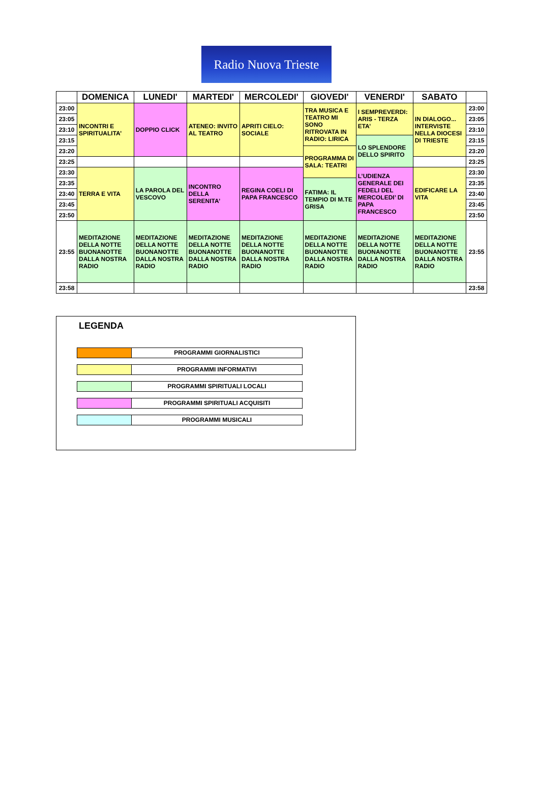Radio Nuova Trieste
| | DOMENICA | LUNEDI' | MARTEDI' | MERCOLEDI' | GIOVEDI' | VENERDI' | SABATO | |
| --- | --- | --- | --- | --- | --- | --- | --- | --- |
| 23:00 | INCONTRI E SPIRITUALITA’ | DOPPIO CLICK | ATENEO: INVITO AL TEATRO | APRITI CIELO: SOCIALE | TRA MUSICA E TEATRO MI SONO RITROVATA IN RADIO: LIRICA | I SEMPREVERDI: ARIS - TERZA ETA’ | IN DIALOGO... INTERVISTE NELLA DIOCESI DI TRIESTE | 23:00 |
| 23:05 | | | | | | | | 23:05 |
| 23:10 | | | | | | | | 23:10 |
| 23:15 | | | | | | LO SPLENDORE DELLO SPIRITO | | 23:15 |
| 23:20 | | | | | PROGRAMMA DI SALA: TEATRI | | | 23:20 |
| 23:25 | | | | | | | | 23:25 |
| 23:30 | TERRA E VITA | LA PAROLA DEL VESCOVO | INCONTRO DELLA SERENITA’ | REGINA COELI DI PAPA FRANCESCO | | L’UDIENZA GENERALE DEI FEDELI DEL MERCOLEDI’ DI PAPA FRANCESCO | EDIFICARE LA VITA | 23:30 |
| 23:35 | | | | | FATIMA: IL TEMPIO DI M.TE GRISA | | | 23:35 |
| 23:40 | | | | | | | | 23:40 |
| 23:45 | | | | | | | | 23:45 |
| 23:50 | | | | | | | | 23:50 |
| 23:55 | MEDITAZIONE DELLA NOTTE BUONANOTTE DALLA NOSTRA RADIO | MEDITAZIONE DELLA NOTTE BUONANOTTE DALLA NOSTRA RADIO | MEDITAZIONE DELLA NOTTE BUONANOTTE DALLA NOSTRA RADIO | MEDITAZIONE DELLA NOTTE BUONANOTTE DALLA NOSTRA RADIO | MEDITAZIONE DELLA NOTTE BUONANOTTE DALLA NOSTRA RADIO | MEDITAZIONE DELLA NOTTE BUONANOTTE DALLA NOSTRA RADIO | MEDITAZIONE DELLA NOTTE BUONANOTTE DALLA NOSTRA RADIO | 23:55 |
| 23:58 | | | | | | | | 23:58 |
LEGENDA
PROGRAMMI GIORNALISTICI
PROGRAMMI INFORMATIVI
PROGRAMMI SPIRITUALI LOCALI
PROGRAMMI SPIRITUALI ACQUISITI
PROGRAMMI MUSICALI